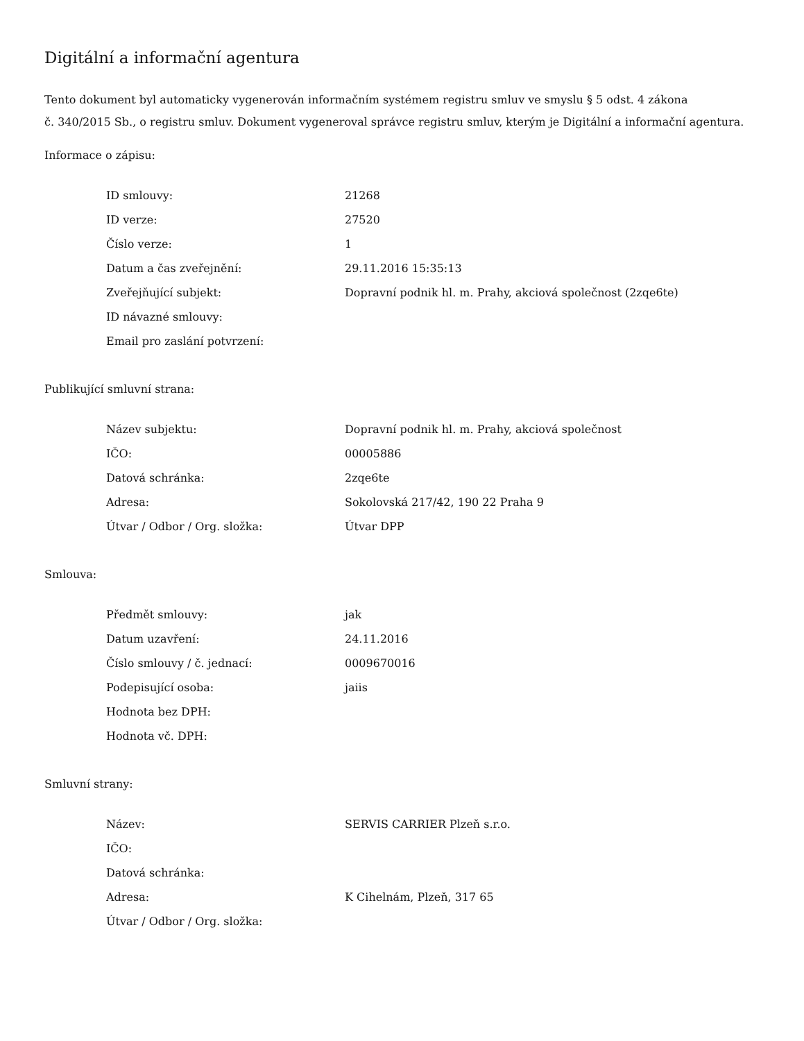Digitální a informační agentura
Tento dokument byl automaticky vygenerován informačním systémem registru smluv ve smyslu § 5 odst. 4 zákona
č. 340/2015 Sb., o registru smluv. Dokument vygeneroval správce registru smluv, kterým je Digitální a informační agentura.
Informace o zápisu:
| ID smlouvy: | 21268 |
| ID verze: | 27520 |
| Číslo verze: | 1 |
| Datum a čas zveřejnění: | 29.11.2016 15:35:13 |
| Zveřejňující subjekt: | Dopravní podnik hl. m. Prahy, akciová společnost (2zqe6te) |
| ID návazné smlouvy: | |
| Email pro zaslání potvrzení: | |
Publikující smluvní strana:
| Název subjektu: | Dopravní podnik hl. m. Prahy, akciová společnost |
| IČO: | 00005886 |
| Datová schránka: | 2zqe6te |
| Adresa: | Sokolovská 217/42, 190 22 Praha 9 |
| Útvar / Odbor / Org. složka: | Útvar DPP |
Smlouva:
| Předmět smlouvy: | jak |
| Datum uzavření: | 24.11.2016 |
| Číslo smlouvy / č. jednací: | 0009670016 |
| Podepisující osoba: | jaiis |
| Hodnota bez DPH: | |
| Hodnota vč. DPH: | |
Smluvní strany:
| Název: | SERVIS CARRIER Plzeň s.r.o. |
| IČO: | |
| Datová schránka: | |
| Adresa: | K Cihelnám, Plzeň, 317 65 |
| Útvar / Odbor / Org. složka: | |